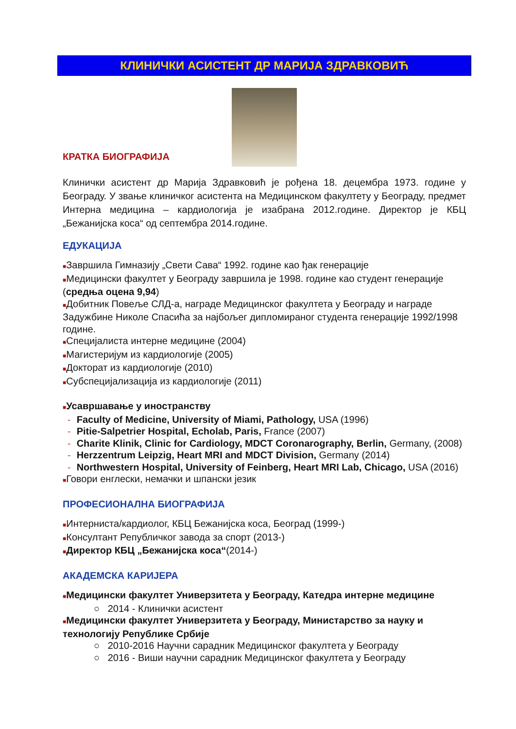КЛИНИЧКИ АСИСТЕНТ ДР МАРИЈА ЗДРАВКОВИЋ
КРАТКА БИОГРАФИЈА
Клинички асистент др Марија Здравковић је рођена 18. децембра 1973. године у Београду. У звање клиничког асистента на Медицинском факултету у Београду, предмет Интерна медицина – кардиологија је изабрана 2012.године. Директор је КБЦ „Бежанијска коса“ од септембра 2014.године.
ЕДУКАЦИЈА
■Завршила Гимназију „Свети Сава“ 1992. године као ђак генерације
■Медицински факултет у Београду завршила је 1998. године као студент генерације (средња оцена 9,94)
■Добитник Повеље СЛД-а, награде Медицинског факултета у Београду и награде Задужбине Николе Спасића за најбољег дипломираног студента генерације 1992/1998 године.
■Специјалиста интерне медицине (2004)
■Магистеријум из кардиологије (2005)
■Докторат из кардиологије (2010)
■Субспецијализација из кардиологије (2011)
■Усавршавање у иностранству
- Faculty of Medicine, University of Miami, Pathology, USA (1996)
- Pitie-Salpetrier Hospital, Echolab, Paris, France (2007)
- Charite Klinik, Clinic for Cardiology, MDCT Coronarography, Berlin, Germany, (2008)
- Herzzentrum Leipzig, Heart MRI and MDCT Division, Germany (2014)
- Northwestern Hospital, University of Feinberg, Heart MRI Lab, Chicago, USA (2016)
■Говори енглески, немачки и шпански језик
ПРОФЕСИОНАЛНА БИОГРАФИЈА
■Интерниста/кардиолог, КБЦ Бежанијска коса, Београд (1999-)
■Консултант Републичког завода за спорт (2013-)
■Директор КБЦ „Бежанијска коса“(2014-)
АКАДЕМСКА КАРИЈЕРА
■Медицински факултет Универзитета у Београду, Катедра интерне медицине
○ 2014 - Клинички асистент
■Медицински факултет Универзитета у Београду, Министарство за науку и технологију Републике Србије
○ 2010-2016 Научни сарадник Медицинског факултета у Београду
○ 2016 - Виши научни сарадник Медицинског факултета у Београду